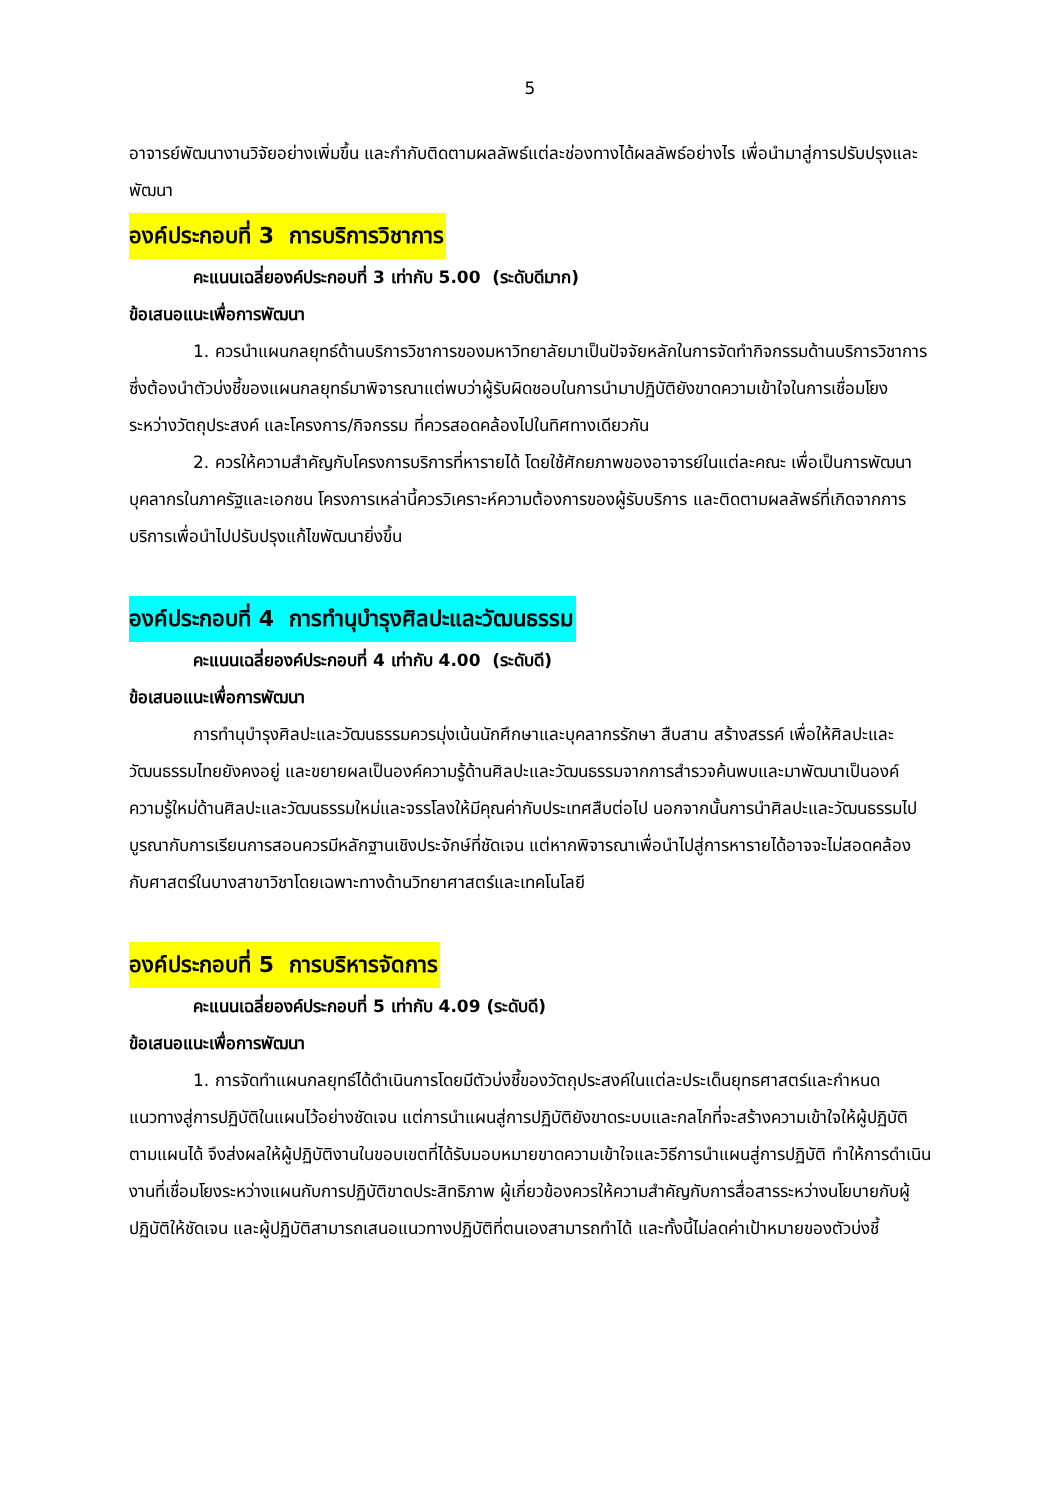5
อาจารย์พัฒนางานวิจัยอย่างเพิ่มขึ้น และกำกับติดตามผลลัพธ์แต่ละช่องทางได้ผลลัพธ์อย่างไร เพื่อนำมาสู่การปรับปรุงและพัฒนา
องค์ประกอบที่ 3 การบริการวิชาการ
คะแนนเฉลี่ยองค์ประกอบที่ 3 เท่ากับ 5.00 (ระดับดีมาก)
ข้อเสนอแนะเพื่อการพัฒนา
1. ควรนำแผนกลยุทธ์ด้านบริการวิชาการของมหาวิทยาลัยมาเป็นปัจจัยหลักในการจัดทำกิจกรรมด้านบริการวิชาการ ซึ่งต้องนำตัวบ่งชี้ของแผนกลยุทธ์มาพิจารณาแต่พบว่าผู้รับผิดชอบในการนำมาปฏิบัติยังขาดความเข้าใจในการเชื่อมโยงระหว่างวัตถุประสงค์ และโครงการ/กิจกรรม ที่ควรสอดคล้องไปในทิศทางเดียวกัน
2. ควรให้ความสำคัญกับโครงการบริการที่หารายได้ โดยใช้ศักยภาพของอาจารย์ในแต่ละคณะ เพื่อเป็นการพัฒนาบุคลากรในภาครัฐและเอกชน โครงการเหล่านี้ควรวิเคราะห์ความต้องการของผู้รับบริการ และติดตามผลลัพธ์ที่เกิดจากการบริการเพื่อนำไปปรับปรุงแก้ไขพัฒนายิ่งขึ้น
องค์ประกอบที่ 4 การทำนุบำรุงศิลปะและวัฒนธรรม
คะแนนเฉลี่ยองค์ประกอบที่ 4 เท่ากับ 4.00 (ระดับดี)
ข้อเสนอแนะเพื่อการพัฒนา
การทำนุบำรุงศิลปะและวัฒนธรรมควรมุ่งเน้นนักศึกษาและบุคลากรรักษา สืบสาน สร้างสรรค์ เพื่อให้ศิลปะและวัฒนธรรมไทยยังคงอยู่ และขยายผลเป็นองค์ความรู้ด้านศิลปะและวัฒนธรรมจากการสำรวจค้นพบและมาพัฒนาเป็นองค์ความรู้ใหม่ด้านศิลปะและวัฒนธรรมใหม่และจรรโลงให้มีคุณค่ากับประเทศสืบต่อไป นอกจากนั้นการนำศิลปะและวัฒนธรรมไปบูรณากับการเรียนการสอนควรมีหลักฐานเชิงประจักษ์ที่ชัดเจน แต่หากพิจารณาเพื่อนำไปสู่การหารายได้อาจจะไม่สอดคล้องกับศาสตร์ในบางสาขาวิชาโดยเฉพาะทางด้านวิทยาศาสตร์และเทคโนโลยี
องค์ประกอบที่ 5 การบริหารจัดการ
คะแนนเฉลี่ยองค์ประกอบที่ 5 เท่ากับ 4.09 (ระดับดี)
ข้อเสนอแนะเพื่อการพัฒนา
1. การจัดทำแผนกลยุทธ์ได้ดำเนินการโดยมีตัวบ่งชี้ของวัตถุประสงค์ในแต่ละประเด็นยุทธศาสตร์และกำหนดแนวทางสู่การปฏิบัติในแผนไว้อย่างชัดเจน แต่การนำแผนสู่การปฏิบัติยังขาดระบบและกลไกที่จะสร้างความเข้าใจให้ผู้ปฏิบัติตามแผนได้ จึงส่งผลให้ผู้ปฏิบัติงานในขอบเขตที่ได้รับมอบหมายขาดความเข้าใจและวิธีการนำแผนสู่การปฏิบัติ ทำให้การดำเนินงานที่เชื่อมโยงระหว่างแผนกับการปฏิบัติขาดประสิทธิภาพ ผู้เกี่ยวข้องควรให้ความสำคัญกับการสื่อสารระหว่างนโยบายกับผู้ปฏิบัติให้ชัดเจน และผู้ปฏิบัติสามารถเสนอแนวทางปฏิบัติที่ตนเองสามารถทำได้ และทั้งนี้ไม่ลดค่าเป้าหมายของตัวบ่งชี้